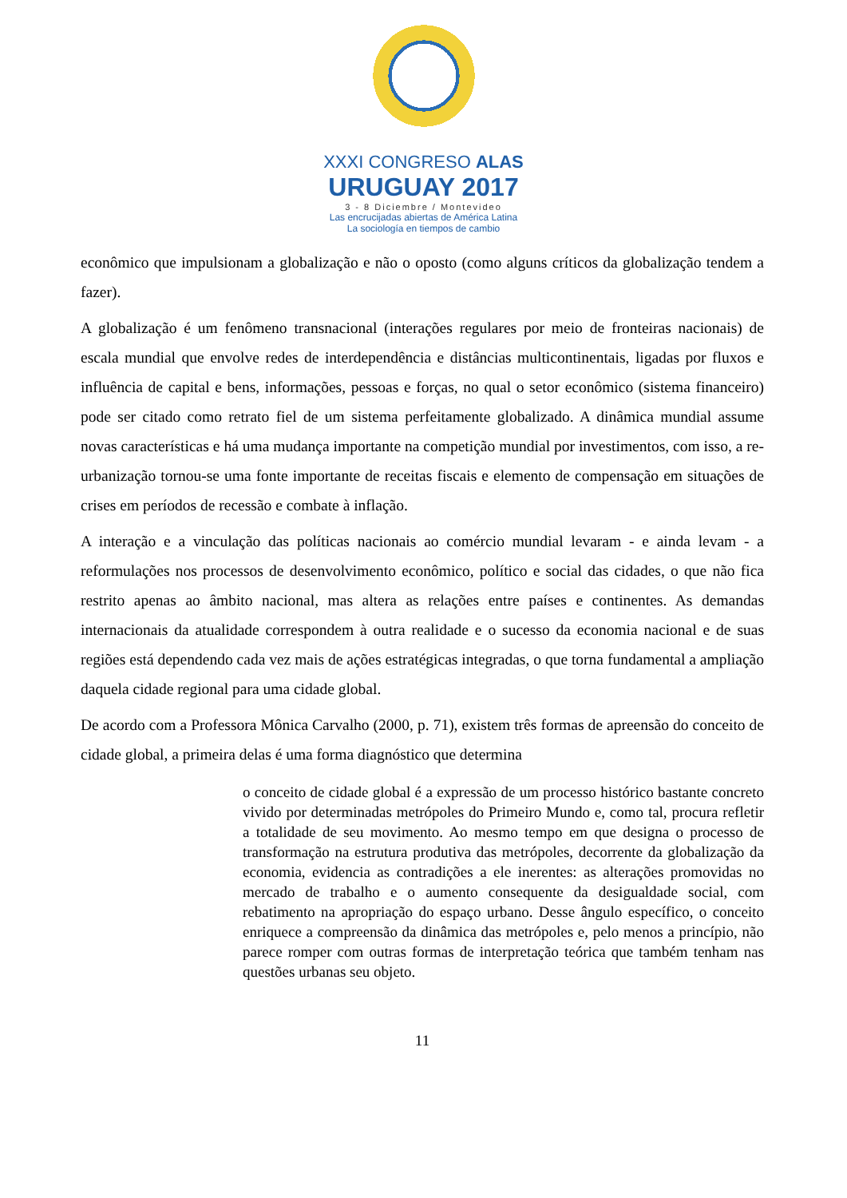XXXI CONGRESO ALAS
URUGUAY 2017
3 - 8 Diciembre / Montevideo
Las encrucijadas abiertas de América Latina
La sociología en tiempos de cambio
econômico que impulsionam a globalização e não o oposto (como alguns críticos da globalização tendem a fazer).
A globalização é um fenômeno transnacional (interações regulares por meio de fronteiras nacionais) de escala mundial que envolve redes de interdependência e distâncias multicontinentais, ligadas por fluxos e influência de capital e bens, informações, pessoas e forças, no qual o setor econômico (sistema financeiro) pode ser citado como retrato fiel de um sistema perfeitamente globalizado. A dinâmica mundial assume novas características e há uma mudança importante na competição mundial por investimentos, com isso, a re-urbanização tornou-se uma fonte importante de receitas fiscais e elemento de compensação em situações de crises em períodos de recessão e combate à inflação.
A interação e a vinculação das políticas nacionais ao comércio mundial levaram - e ainda levam - a reformulações nos processos de desenvolvimento econômico, político e social das cidades, o que não fica restrito apenas ao âmbito nacional, mas altera as relações entre países e continentes. As demandas internacionais da atualidade correspondem à outra realidade e o sucesso da economia nacional e de suas regiões está dependendo cada vez mais de ações estratégicas integradas, o que torna fundamental a ampliação daquela cidade regional para uma cidade global.
De acordo com a Professora Mônica Carvalho (2000, p. 71), existem três formas de apreensão do conceito de cidade global, a primeira delas é uma forma diagnóstico que determina
o conceito de cidade global é a expressão de um processo histórico bastante concreto vivido por determinadas metrópoles do Primeiro Mundo e, como tal, procura refletir a totalidade de seu movimento. Ao mesmo tempo em que designa o processo de transformação na estrutura produtiva das metrópoles, decorrente da globalização da economia, evidencia as contradições a ele inerentes: as alterações promovidas no mercado de trabalho e o aumento consequente da desigualdade social, com rebatimento na apropriação do espaço urbano. Desse ângulo específico, o conceito enriquece a compreensão da dinâmica das metrópoles e, pelo menos a princípio, não parece romper com outras formas de interpretação teórica que também tenham nas questões urbanas seu objeto.
11